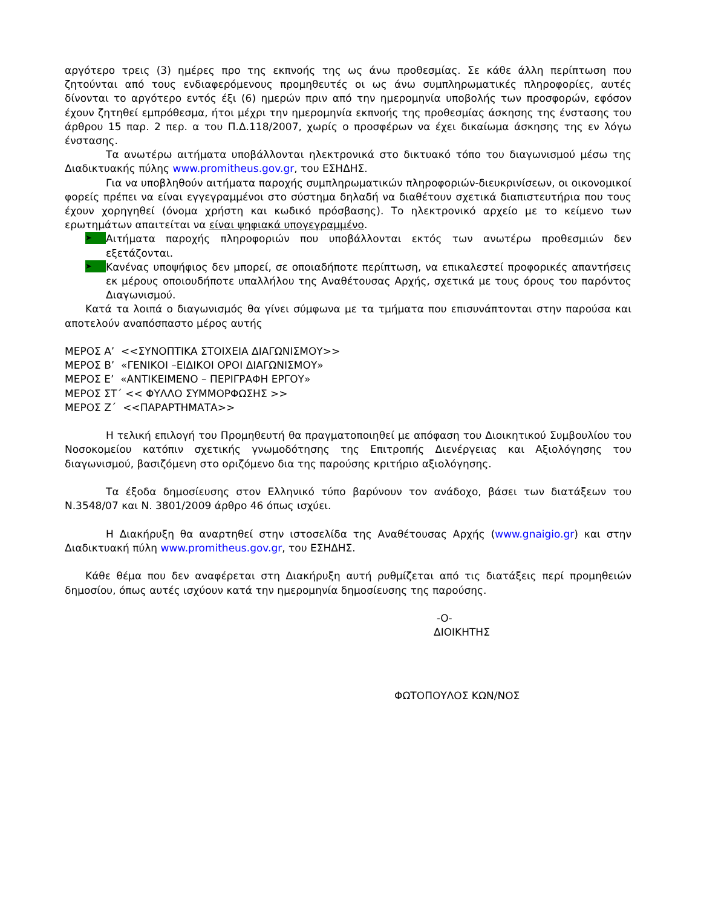αργότερο τρεις (3) ημέρες προ της εκπνοής της ως άνω προθεσμίας. Σε κάθε άλλη περίπτωση που ζητούνται από τους ενδιαφερόμενους προμηθευτές οι ως άνω συμπληρωματικές πληροφορίες, αυτές δίνονται το αργότερο εντός έξι (6) ημερών πριν από την ημερομηνία υποβολής των προσφορών, εφόσον έχουν ζητηθεί εμπρόθεσμα, ήτοι μέχρι την ημερομηνία εκπνοής της προθεσμίας άσκησης της ένστασης του άρθρου 15 παρ. 2 περ. α του Π.Δ.118/2007, χωρίς ο προσφέρων να έχει δικαίωμα άσκησης της εν λόγω ένστασης.
Τα ανωτέρω αιτήματα υποβάλλονται ηλεκτρονικά στο δικτυακό τόπο του διαγωνισμού μέσω της Διαδικτυακής πύλης www.promitheus.gov.gr, του ΕΣΗΔΗΣ.
Για να υποβληθούν αιτήματα παροχής συμπληρωματικών πληροφοριών-διευκρινίσεων, οι οικονομικοί φορείς πρέπει να είναι εγγεγραμμένοι στο σύστημα δηλαδή να διαθέτουν σχετικά διαπιστευτήρια που τους έχουν χορηγηθεί (όνομα χρήστη και κωδικό πρόσβασης). Το ηλεκτρονικό αρχείο με το κείμενο των ερωτημάτων απαιτείται να είναι ψηφιακά υπογεγραμμένο.
➤
Αιτήματα παροχής πληροφοριών που υποβάλλονται εκτός των ανωτέρω προθεσμιών δεν εξετάζονται.
➤
Κανένας υποψήφιος δεν μπορεί, σε οποιαδήποτε περίπτωση, να επικαλεστεί προφορικές απαντήσεις εκ μέρους οποιουδήποτε υπαλλήλου της Αναθέτουσας Αρχής, σχετικά με τους όρους του παρόντος Διαγωνισμού.
Κατά τα λοιπά ο διαγωνισμός θα γίνει σύμφωνα με τα τμήματα που επισυνάπτονται στην παρούσα και αποτελούν αναπόσπαστο μέρος αυτής
ΜΕΡΟΣ Α’ <<ΣΥΝΟΠΤΙΚΑ ΣΤΟΙΧΕΙΑ ΔΙΑΓΩΝΙΣΜΟΥ>>
ΜΕΡΟΣ Β’ «ΓΕΝΙΚΟΙ –ΕΙΔΙΚΟΙ ΟΡΟΙ ΔΙΑΓΩΝΙΣΜΟΥ»
ΜΕΡΟΣ Ε’ «ΑΝΤΙΚΕΙΜΕΝΟ – ΠΕΡΙΓΡΑΦΗ ΕΡΓΟΥ»
ΜΕΡΟΣ ΣΤ΄ << ΦΥΛΛΟ ΣΥΜΜΟΡΦΩΣΗΣ >>
ΜΕΡΟΣ Ζ΄ <<ΠΑΡΑΡΤΗΜΑΤΑ>>
Η τελική επιλογή του Προμηθευτή θα πραγματοποιηθεί με απόφαση του Διοικητικού Συμβουλίου του Νοσοκομείου κατόπιν σχετικής γνωμοδότησης της Επιτροπής Διενέργειας και Αξιολόγησης του διαγωνισμού, βασιζόμενη στο οριζόμενο δια της παρούσης κριτήριο αξιολόγησης.
Τα έξοδα δημοσίευσης στον Ελληνικό τύπο βαρύνουν τον ανάδοχο, βάσει των διατάξεων του Ν.3548/07 και Ν. 3801/2009 άρθρο 46 όπως ισχύει.
Η Διακήρυξη θα αναρτηθεί στην ιστοσελίδα της Αναθέτουσας Αρχής (www.gnaigio.gr) και στην Διαδικτυακή πύλη www.promitheus.gov.gr, του ΕΣΗΔΗΣ.
Κάθε θέμα που δεν αναφέρεται στη Διακήρυξη αυτή ρυθμίζεται από τις διατάξεις περί προμηθειών δημοσίου, όπως αυτές ισχύουν κατά την ημερομηνία δημοσίευσης της παρούσης.
-Ο-
ΔΙΟΙΚΗΤΗΣ
ΦΩΤΟΠΟΥΛΟΣ ΚΩΝ/ΝΟΣ